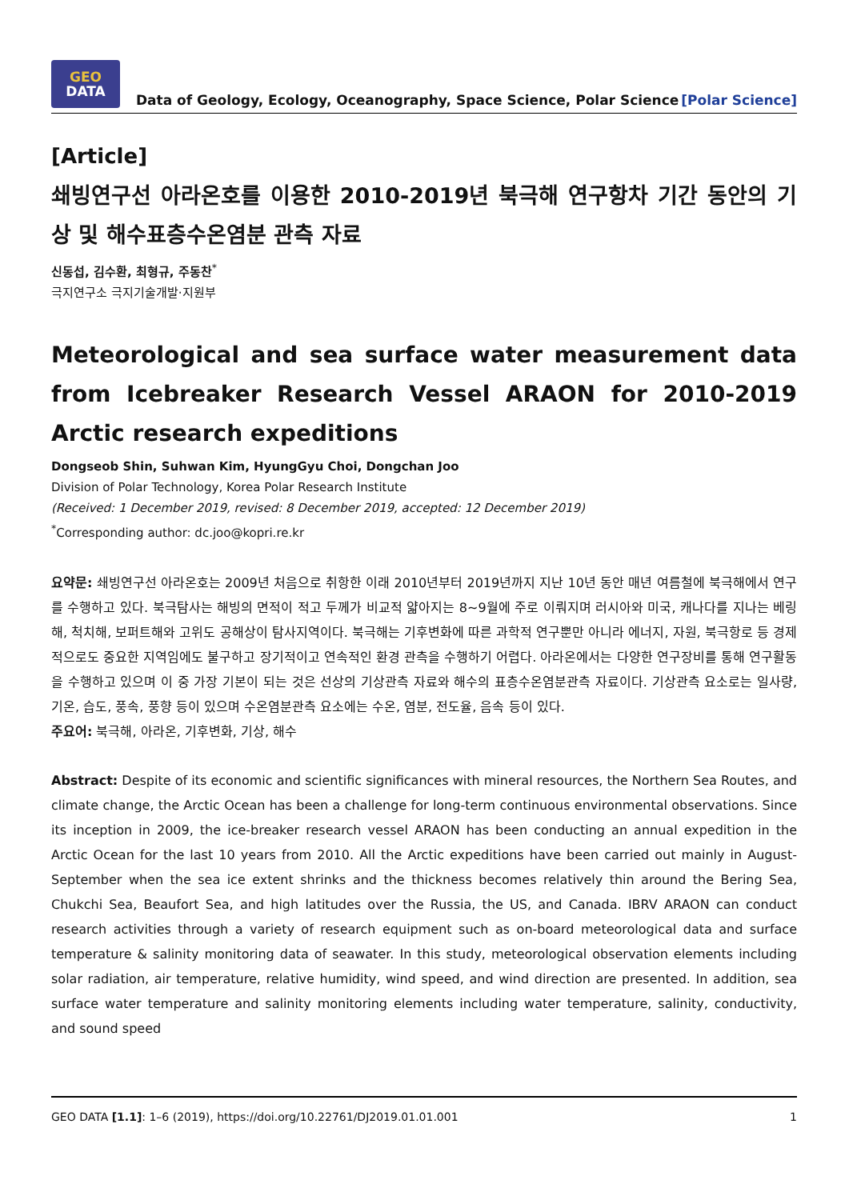GEO
DATA
Data of Geology, Ecology, Oceanography, Space Science, Polar Science
[Polar Science]
[Article]
쇄빙연구선 아라온호를 이용한 2010-2019년 북극해 연구항차 기간 동안의 기상 및 해수표층수온염분 관측 자료
신동섭, 김수환, 최형규, 주동찬<sup>*</sup>
극지연구소 극지기술개발·지원부
Meteorological and sea surface water measurement data from Icebreaker Research Vessel ARAON for 2010-2019 Arctic research expeditions
Dongseob Shin, Suhwan Kim, HyungGyu Choi, Dongchan Joo
Division of Polar Technology, Korea Polar Research Institute
(Received: 1 December 2019, revised: 8 December 2019, accepted: 12 December 2019)
<sup>*</sup> Corresponding author: dc.joo@kopri.re.kr
요약문: 쇄빙연구선 아라온호는 2009년 처음으로 취항한 이래 2010년부터 2019년까지 지난 10년 동안 매년 여름철에 북극해에서 연구를 수행하고 있다. 북극탐사는 해빙의 면적이 적고 두께가 비교적 얇아지는 8~9월에 주로 이뤄지며 러시아와 미국, 캐나다를 지나는 베링해, 척치해, 보퍼트해와 고위도 공해상이 탐사지역이다. 북극해는 기후변화에 따른 과학적 연구뿐만 아니라 에너지, 자원, 북극항로 등 경제적으로도 중요한 지역임에도 불구하고 장기적이고 연속적인 환경 관측을 수행하기 어렵다. 아라온에서는 다양한 연구장비를 통해 연구활동을 수행하고 있으며 이 중 가장 기본이 되는 것은 선상의 기상관측 자료와 해수의 표층수온염분관측 자료이다. 기상관측 요소로는 일사량, 기온, 습도, 풍속, 풍향 등이 있으며 수온염분관측 요소에는 수온, 염분, 전도율, 음속 등이 있다.
주요어: 북극해, 아라온, 기후변화, 기상, 해수
Abstract: Despite of its economic and scientific significances with mineral resources, the Northern Sea Routes, and climate change, the Arctic Ocean has been a challenge for long-term continuous environmental observations. Since its inception in 2009, the ice-breaker research vessel ARAON has been conducting an annual expedition in the Arctic Ocean for the last 10 years from 2010. All the Arctic expeditions have been carried out mainly in August-September when the sea ice extent shrinks and the thickness becomes relatively thin around the Bering Sea, Chukchi Sea, Beaufort Sea, and high latitudes over the Russia, the US, and Canada. IBRV ARAON can conduct research activities through a variety of research equipment such as on-board meteorological data and surface temperature & salinity monitoring data of seawater. In this study, meteorological observation elements including solar radiation, air temperature, relative humidity, wind speed, and wind direction are presented. In addition, sea surface water temperature and salinity monitoring elements including water temperature, salinity, conductivity, and sound speed
GEO DATA [1.1]: 1–6 (2019), https://doi.org/10.22761/DJ2019.01.01.001 1